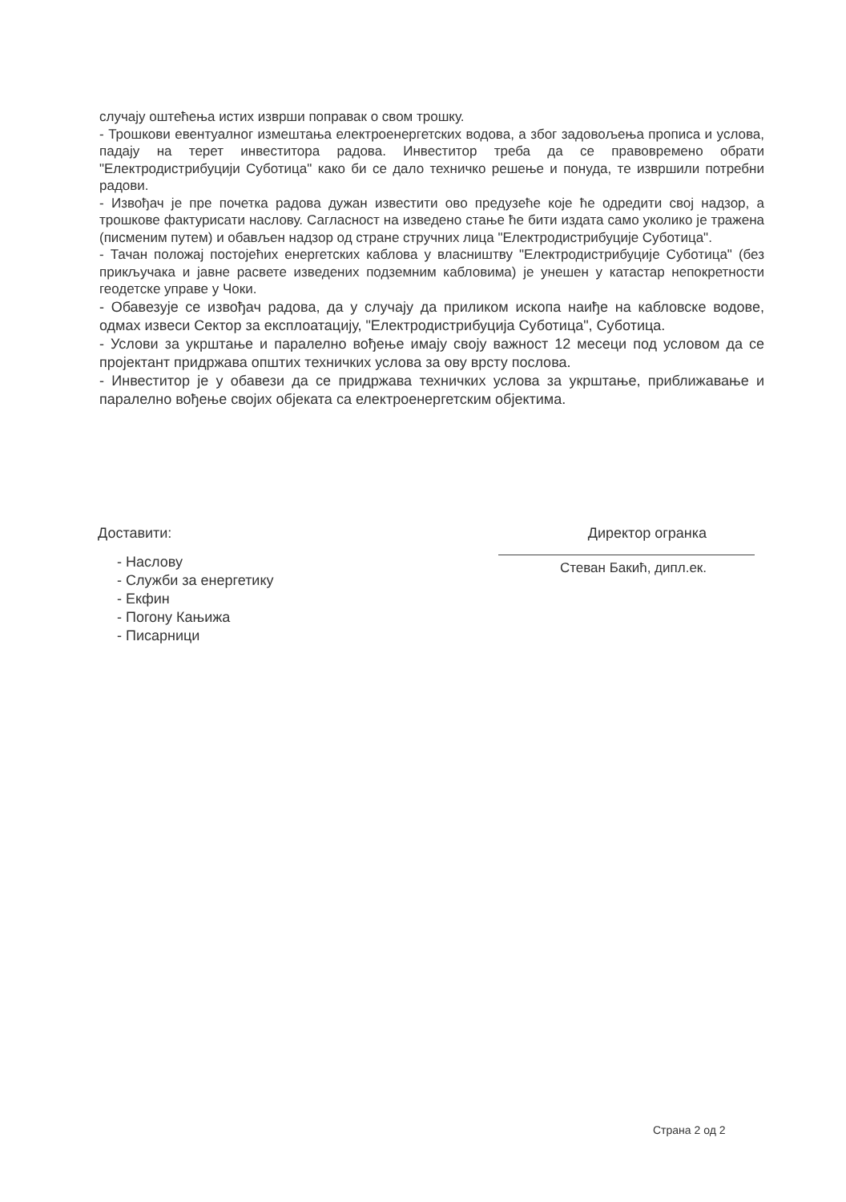случају оштећења истих изврши поправак о свом трошку.
- Трошкови евентуалног измештања електроенергетских водова, а због задовољења прописа и услова, падају на терет инвеститора радова. Инвеститор треба да се правовремено обрати "Електродистрибуцији Суботица" како би се дало техничко решење и понуда, те извршили потребни радови.
- Извођач је пре почетка радова дужан известити ово предузеће које ће одредити свој надзор, а трошкове фактурисати наслову. Сагласност на изведено стање ће бити издата само уколико је тражена (писменим путем) и обављен надзор од стране стручних лица "Електродистрибуције Суботица".
- Тачан положај постојећих енергетских каблова у власништву "Електродистрибуције Суботица" (без прикључака и јавне расвете изведених подземним кабловима) је унешен у катастар непокретности геодетске управе у Чоки.
- Обавезује се извођач радова, да у случају да приликом ископа наиђе на кабловске водове, одмах извеси Сектор за експлоатацију, "Електродистрибуција Суботица", Суботица.
- Услови за укрштање и паралелно вођење имају своју важност 12 месеци под условом да се пројектант придржава општих техничких услова за ову врсту послова.
- Инвеститор је у обавези да се придржава техничких услова за укрштање, приближавање и паралелно вођење својих објеката са електроенергетским објектима.
Доставити:
- Наслову
- Служби за енергетику
- Екфин
- Погону Кањижа
- Писарници
Директор огранка
Стеван Бакић, дипл.ек.
Страна 2 од 2